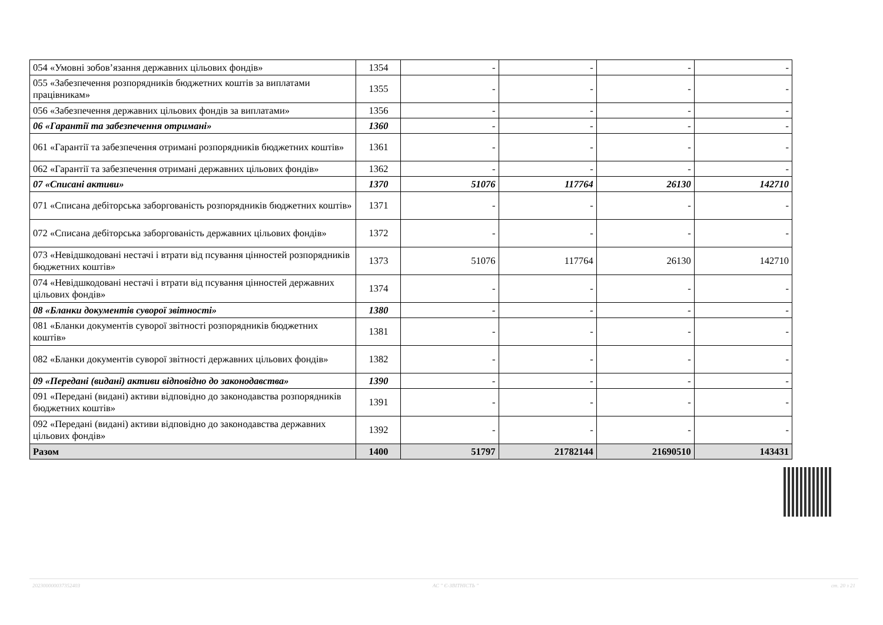| 054 «Умовні зобов’язання державних цільових фондів» | 1354 | - | - | - | - |
| 055 «Забезпечення розпорядників бюджетних коштів за виплатами працівникам» | 1355 | - | - | - | - |
| 056 «Забезпечення державних цільових фондів за виплатами» | 1356 | - | - | - | - |
| 06 «Гарантії та забезпечення отримані» | 1360 | - | - | - | - |
| 061 «Гарантії та забезпечення отримані розпорядників бюджетних коштів» | 1361 | - | - | - | - |
| 062 «Гарантії та забезпечення отримані державних цільових фондів» | 1362 | - | - | - | - |
| 07 «Списані активи» | 1370 | 51076 | 117764 | 26130 | 142710 |
| 071 «Списана дебіторська заборгованість розпорядників бюджетних коштів» | 1371 | - | - | - | - |
| 072 «Списана дебіторська заборгованість державних цільових фондів» | 1372 | - | - | - | - |
| 073 «Невідшкодовані нестачі і втрати від псування цінностей розпорядників бюджетних коштів» | 1373 | 51076 | 117764 | 26130 | 142710 |
| 074 «Невідшкодовані нестачі і втрати від псування цінностей державних цільових фондів» | 1374 | - | - | - | - |
| 08 «Бланки документів суворої звітності» | 1380 | - | - | - | - |
| 081 «Бланки документів суворої звітності розпорядників бюджетних коштів» | 1381 | - | - | - | - |
| 082 «Бланки документів суворої звітності державних цільових фондів» | 1382 | - | - | - | - |
| 09 «Передані (видані) активи відповідно до законодавства» | 1390 | - | - | - | - |
| 091 «Передані (видані) активи відповідно до законодавства розпорядників бюджетних коштів» | 1391 | - | - | - | - |
| 092 «Передані (видані) активи відповідно до законодавства державних цільових фондів» | 1392 | - | - | - | - |
| Разом | 1400 | 51797 | 21782144 | 21690510 | 143431 |
20230000003735240З АС " Є-ЗВІТНІСТЬ " ст. 20 з 21